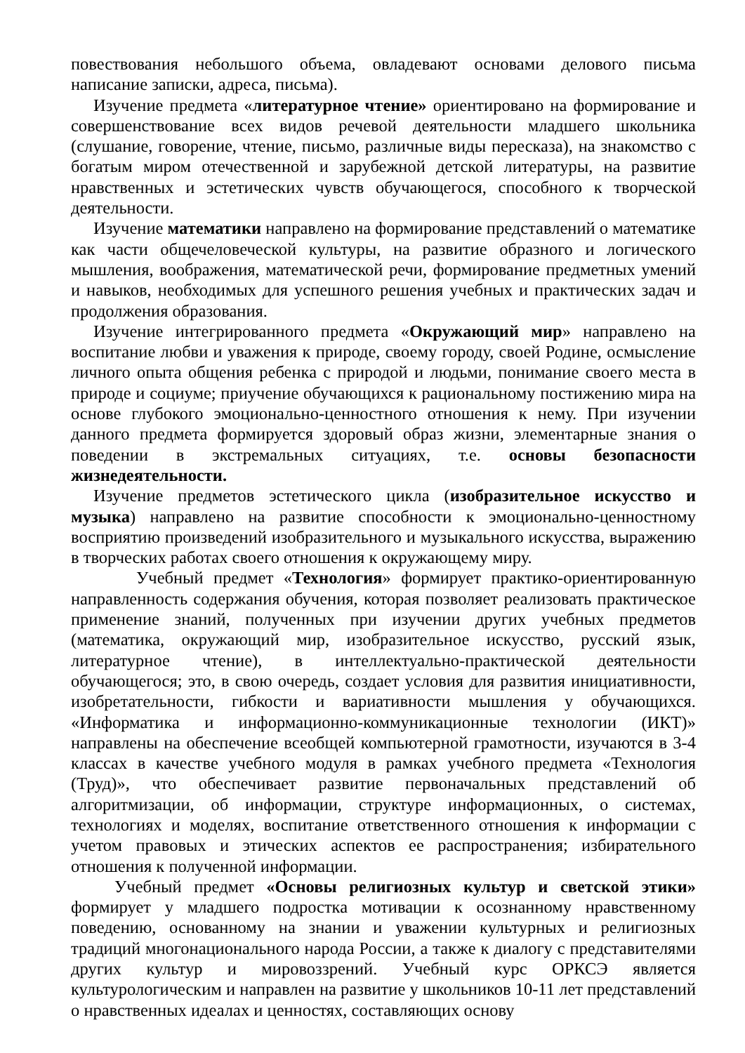повествования небольшого объема, овладевают основами делового письма написание записки, адреса, письма).
Изучение предмета «литературное чтение» ориентировано на формирование и совершенствование всех видов речевой деятельности младшего школьника (слушание, говорение, чтение, письмо, различные виды пересказа), на знакомство с богатым миром отечественной и зарубежной детской литературы, на развитие нравственных и эстетических чувств обучающегося, способного к творческой деятельности.
Изучение математики направлено на формирование представлений о математике как части общечеловеческой культуры, на развитие образного и логического мышления, воображения, математической речи, формирование предметных умений и навыков, необходимых для успешного решения учебных и практических задач и продолжения образования.
Изучение интегрированного предмета «Окружающий мир» направлено на воспитание любви и уважения к природе, своему городу, своей Родине, осмысление личного опыта общения ребенка с природой и людьми, понимание своего места в природе и социуме; приучение обучающихся к рациональному постижению мира на основе глубокого эмоционально-ценностного отношения к нему. При изучении данного предмета формируется здоровый образ жизни, элементарные знания о поведении в экстремальных ситуациях, т.е. основы безопасности жизнедеятельности.
Изучение предметов эстетического цикла (изобразительное искусство и музыка) направлено на развитие способности к эмоционально-ценностному восприятию произведений изобразительного и музыкального искусства, выражению в творческих работах своего отношения к окружающему миру.
Учебный предмет «Технология» формирует практико-ориентированную направленность содержания обучения, которая позволяет реализовать практическое применение знаний, полученных при изучении других учебных предметов (математика, окружающий мир, изобразительное искусство, русский язык, литературное чтение), в интеллектуально-практической деятельности обучающегося; это, в свою очередь, создает условия для развития инициативности, изобретательности, гибкости и вариативности мышления у обучающихся. «Информатика и информационно-коммуникационные технологии (ИКТ)» направлены на обеспечение всеобщей компьютерной грамотности, изучаются в 3-4 классах в качестве учебного модуля в рамках учебного предмета «Технология (Труд)», что обеспечивает развитие первоначальных представлений об алгоритмизации, об информации, структуре информационных, о системах, технологиях и моделях, воспитание ответственного отношения к информации с учетом правовых и этических аспектов ее распространения; избирательного отношения к полученной информации.
Учебный предмет «Основы религиозных культур и светской этики» формирует у младшего подростка мотивации к осознанному нравственному поведению, основанному на знании и уважении культурных и религиозных традиций многонационального народа России, а также к диалогу с представителями других культур и мировоззрений. Учебный курс ОРКСЭ является культурологическим и направлен на развитие у школьников 10-11 лет представлений о нравственных идеалах и ценностях, составляющих основу